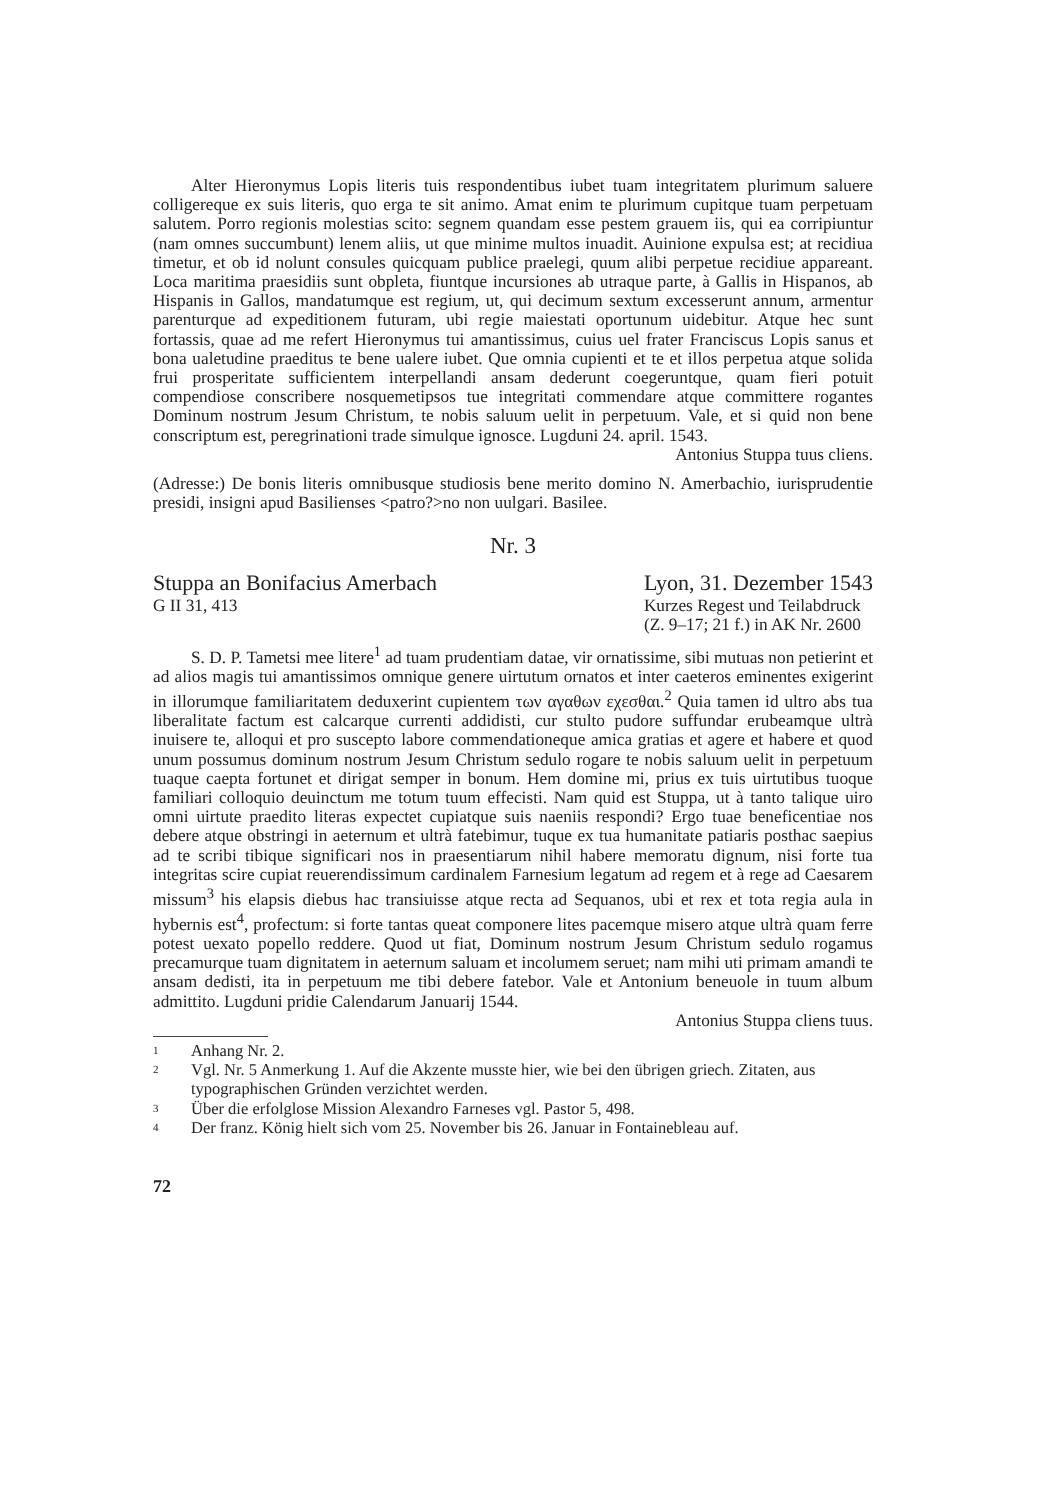Alter Hieronymus Lopis literis tuis respondentibus iubet tuam integritatem plurimum saluere colligereque ex suis literis, quo erga te sit animo. Amat enim te plurimum cupitque tuam perpetuam salutem. Porro regionis molestias scito: segnem quandam esse pestem grauem iis, qui ea corripiuntur (nam omnes succumbunt) lenem aliis, ut que minime multos inuadit. Auinione expulsa est; at recidiua timetur, et ob id nolunt consules quicquam publice praelegi, quum alibi perpetue recidiue appareant. Loca maritima praesidiis sunt obpleta, fiuntque incursiones ab utraque parte, à Gallis in Hispanos, ab Hispanis in Gallos, mandatumque est regium, ut, qui decimum sextum excesserunt annum, armentur parenturque ad expeditionem futuram, ubi regie maiestati oportunum uidebitur. Atque hec sunt fortassis, quae ad me refert Hieronymus tui amantissimus, cuius uel frater Franciscus Lopis sanus et bona ualetudine praeditus te bene ualere iubet. Que omnia cupienti et te et illos perpetua atque solida frui prosperitate sufficientem interpellandi ansam dederunt coegeruntque, quam fieri potuit compendiose conscribere nosquemetipsos tue integritati commendare atque committere rogantes Dominum nostrum Jesum Christum, te nobis saluum uelit in perpetuum. Vale, et si quid non bene conscriptum est, peregrinationi trade simulque ignosce. Lugduni 24. april. 1543.
Antonius Stuppa tuus cliens.
(Adresse:) De bonis literis omnibusque studiosis bene merito domino N. Amerbachio, iurisprudentie presidi, insigni apud Basilienses <patro?>no non uulgari. Basilee.
Nr. 3
Stuppa an Bonifacius Amerbach
G II 31, 413
Lyon, 31. Dezember 1543
Kurzes Regest und Teilabdruck
(Z. 9–17; 21 f.) in AK Nr. 2600
S. D. P. Tametsi mee litere<sup>1</sup> ad tuam prudentiam datae, vir ornatissime, sibi mutuas non petierint et ad alios magis tui amantissimos omnique genere uirtutum ornatos et inter caeteros eminentes exigerint in illorumque familiaritatem deduxerint cupientem των αγαθων εχεσθαι.<sup>2</sup> Quia tamen id ultro abs tua liberalitate factum est calcarque currenti addidisti, cur stulto pudore suffundar erubeamque ultrà inuisere te, alloqui et pro suscepto labore commendationeque amica gratias et agere et habere et quod unum possumus dominum nostrum Jesum Christum sedulo rogare te nobis saluum uelit in perpetuum tuaque caepta fortunet et dirigat semper in bonum. Hem domine mi, prius ex tuis uirtutibus tuoque familiari colloquio deuinctum me totum tuum effecisti. Nam quid est Stuppa, ut à tanto talique uiro omni uirtute praedito literas expectet cupiatque suis naeniis respondi? Ergo tuae beneficentiae nos debere atque obstringi in aeternum et ultrà fatebimur, tuque ex tua humanitate patiaris posthac saepius ad te scribi tibique significari nos in praesentiarum nihil habere memoratu dignum, nisi forte tua integritas scire cupiat reuerendissimum cardinalem Farnesium legatum ad regem et à rege ad Caesarem missum<sup>3</sup> his elapsis diebus hac transiuisse atque recta ad Sequanos, ubi et rex et tota regia aula in hybernis est<sup>4</sup>, profectum: si forte tantas queat componere lites pacemque misero atque ultrà quam ferre potest uexato popello reddere. Quod ut fiat, Dominum nostrum Jesum Christum sedulo rogamus precamurque tuam dignitatem in aeternum saluam et incolumem seruet; nam mihi uti primam amandi te ansam dedisti, ita in perpetuum me tibi debere fatebor. Vale et Antonium beneuole in tuum album admittito. Lugduni pridie Calendarum Januarij 1544.
Antonius Stuppa cliens tuus.
1 Anhang Nr. 2.
2 Vgl. Nr. 5 Anmerkung 1. Auf die Akzente musste hier, wie bei den übrigen griech. Zitaten, aus typographischen Gründen verzichtet werden.
3 Über die erfolglose Mission Alexandro Farneses vgl. Pastor 5, 498.
4 Der franz. König hielt sich vom 25. November bis 26. Januar in Fontainebleau auf.
72